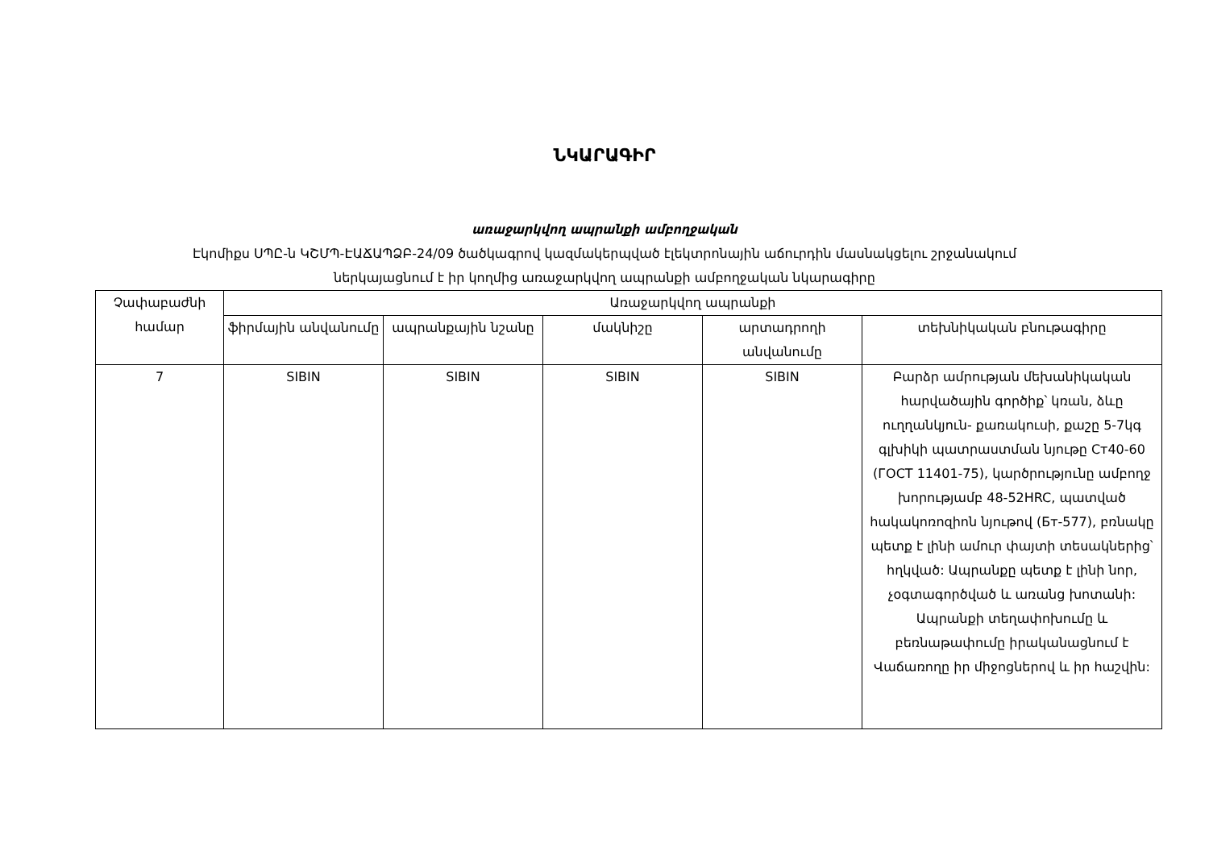ՆԿԱՐԱԳԻՐ
առաջարկվող ապրանքի ամբողջական
Էկոմիքս ՍՊԸ-ն ԿՇՄՊ-ԷԱՃԱՊՁԲ-24/09 ծածկագրով կազմակերպված էլեկտրոնային աճուրդին մասնակցելու շրջանակում
ներկայացնում է իր կողմից առաջարկվող ապրանքի ամբողջական նկարագիրը
| Չափաբաժնի համար | Առաջարկվող ապրանքի | | | | |
| --- | --- | --- | --- | --- | --- |
| | ֆիրմային անվանումը | ապրանքային նշանը | մակնիշը | արտադրողի անվանումը | տեխնիկական բնութագիրը |
| 7 | SIBIN | SIBIN | SIBIN | SIBIN | Բարձր ամրության մեխանիկական հարվածային գործիք՝ կռան, ձևը ուղղանկյուն- քառակուսի, քաշը 5-7կգ գլխիկի պատրաստման նյութը Cт40-60 (ГОСТ 11401-75), կարծրությունը ամբողջ խորությամբ 48-52HRC, պատված հակակոռոզիոն նյութով (Бт-577), բռնակը պետք է լինի ամուր փայտի տեսակներից՝ հղկված: Ապրանքը պետք է լինի նոր, չօգտագործված և առանց խոտանի: Ապրանքի տեղափոխումը և բեռնաթափումը իրականացնում է Վաճառողը իր միջոցներով և իր հաշվին: |